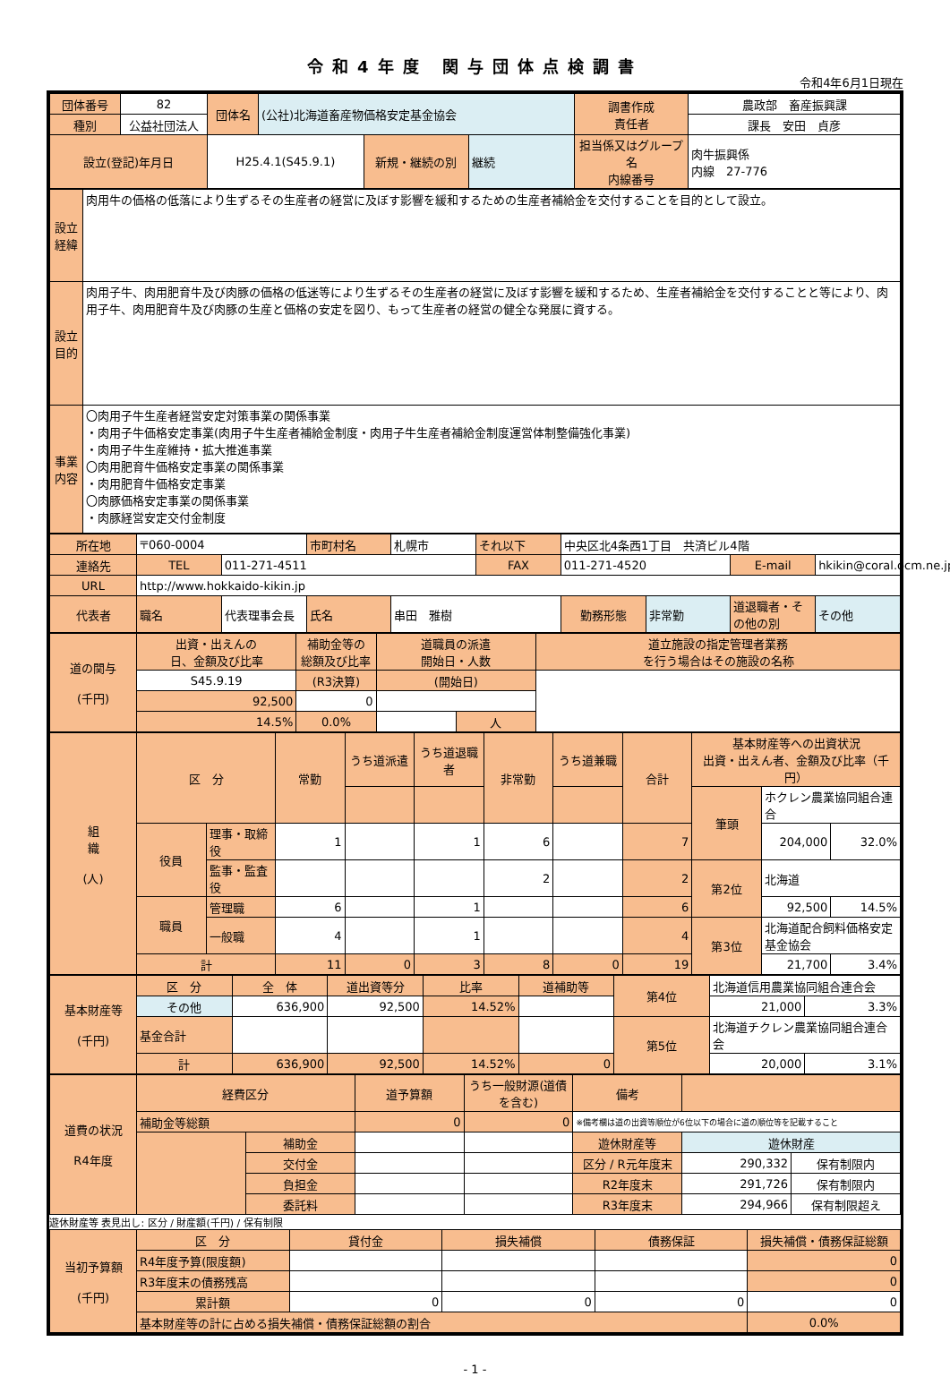令和4年度 関与団体点検調書
令和4年6月1日現在
| 団体番号 | 82 | 団体名 | (公社)北海道畜産物価格安定基金協会 | | | 調書作成 責任者 | 農政部 畜産振興課 |
| 種別 | 公益社団法人 | | | | | | 課長 安田 貞彦 |
| 設立(登記)年月日 | | H25.4.1(S45.9.1) | | 新規・継続の別 | 継続 | 担当係又はグループ名 内線番号 | 肉牛振興係 内線 27-776 |
| 設立経緯 | 肉用牛の価格の低落により生ずるその生産者の経営に及ぼす影響を緩和するための生産者補給金を交付することを目的として設立。 |
| 設立目的 | 肉用子牛、肉用肥育牛及び肉豚の価格の低迷等により生ずるその生産者の経営に及ぼす影響を緩和するため、生産者補給金を交付することと等により、肉用子牛、肉用肥育牛及び肉豚の生産と価格の安定を図り、もって生産者の経営の健全な発展に資する。 |
| 事業内容 | 〇肉用子牛生産者経営安定対策事業の関係事業 ・肉用子牛価格安定事業(肉用子牛生産者補給金制度・肉用子牛生産者補給金制度運営体制整備強化事業) ・肉用子牛生産維持・拡大推進事業 〇肉用肥育牛価格安定事業の関係事業 ・肉用肥育牛価格安定事業 〇肉豚価格安定事業の関係事業 ・肉豚経営安定交付金制度 |
| 所在地 | 〒060-0004 | | 市町村名 | 札幌市 | それ以下 | 中央区北4条西1丁目 共済ビル4階 | | | |
| 連絡先 | TEL | 011-271-4511 | | | FAX | 011-271-4520 | | E-mail | hkikin@coral.ocm.ne.jp |
| URL | http://www.hokkaido-kikin.jp | | | | | | | | |
| 代表者 | 職名 | 代表理事会長 | 氏名 | 串田 雅樹 | | 勤務形態 | 非常勤 | 道退職者・その他の別 | その他 |
| 道の関与 (千円) | 出資・出えんの 日、金額及び比率 | 補助金等の 総額及び比率 | 道職員の派遣 開始日・人数 | | 道立施設の指定管理者業務 を行う場合はその施設の名称 |
| | S45.9.19 | (R3決算) | (開始日) | | |
| | 92,500 | 0 | | | |
| | 14.5% | 0.0% | | 人 | |
| 組 織 (人) | 区 分 | | 常勤 | うち道派遣 | うち道退職者 | 非常勤 | うち道兼職 | 合計 | 基本財産等への出資状況 出資・出えん者、金額及び比率（千円） | | |
| | | | | | | | | | 筆頭 | ホクレン農業協同組合連合 | |
| | 役員 | 理事・取締役 | 1 | | 1 | 6 | | 7 | | 204,000 | 32.0% |
| | | 監事・監査役 | | | | 2 | | 2 | 第2位 | 北海道 | |
| | 職員 | 管理職 | 6 | | 1 | | | 6 | | 92,500 | 14.5% |
| | | 一般職 | 4 | | 1 | | | 4 | 第3位 | 北海道配合飼料価格安定基金協会 | |
| | 計 | | 11 | 0 | 3 | 8 | 0 | 19 | | 21,700 | 3.4% |
| 基本財産等 (千円) | 区 分 | 全 体 | 道出資等分 | 比率 | 道補助等 | 第4位 | 北海道信用農業協同組合連合会 | |
| | その他 | 636,900 | 92,500 | 14.52% | | | 21,000 | 3.3% |
| | 基金合計 | | | | | 第5位 | 北海道チクレン農業協同組合連合会 | |
| | 計 | 636,900 | 92,500 | 14.52% | 0 | | 20,000 | 3.1% |
| 道費の状況 R4年度 | 経費区分 | | 道予算額 | うち一般財源(道債を含む) | 備考 | | |
| | 補助金等総額 | | 0 | 0 | ※備考欄は道の出資等順位が6位以下の場合に道の順位等を記載すること | | |
| | | 補助金 | | | 遊休財産等 | 遊休財産 | |
| | | 交付金 | | | 区分 / R元年度末 | 290,332 | 保有制限内 |
| | | 負担金 | | | R2年度末 | 291,726 | 保有制限内 |
| | | 委託料 | | | R3年度末 | 294,966 | 保有制限超え |
遊休財産等 表見出し: 区分 / 財産額(千円) / 保有制限
| 当初予算額 (千円) | 区 分 | 貸付金 | 損失補償 | 債務保証 | 損失補償・債務保証総額 |
| | R4年度予算(限度額) | | | | 0 |
| | R3年度末の債務残高 | | | | 0 |
| | 累計額 | 0 | 0 | 0 | 0 |
| | 基本財産等の計に占める損失補償・債務保証総額の割合 | | | | 0.0% |
- 1 -